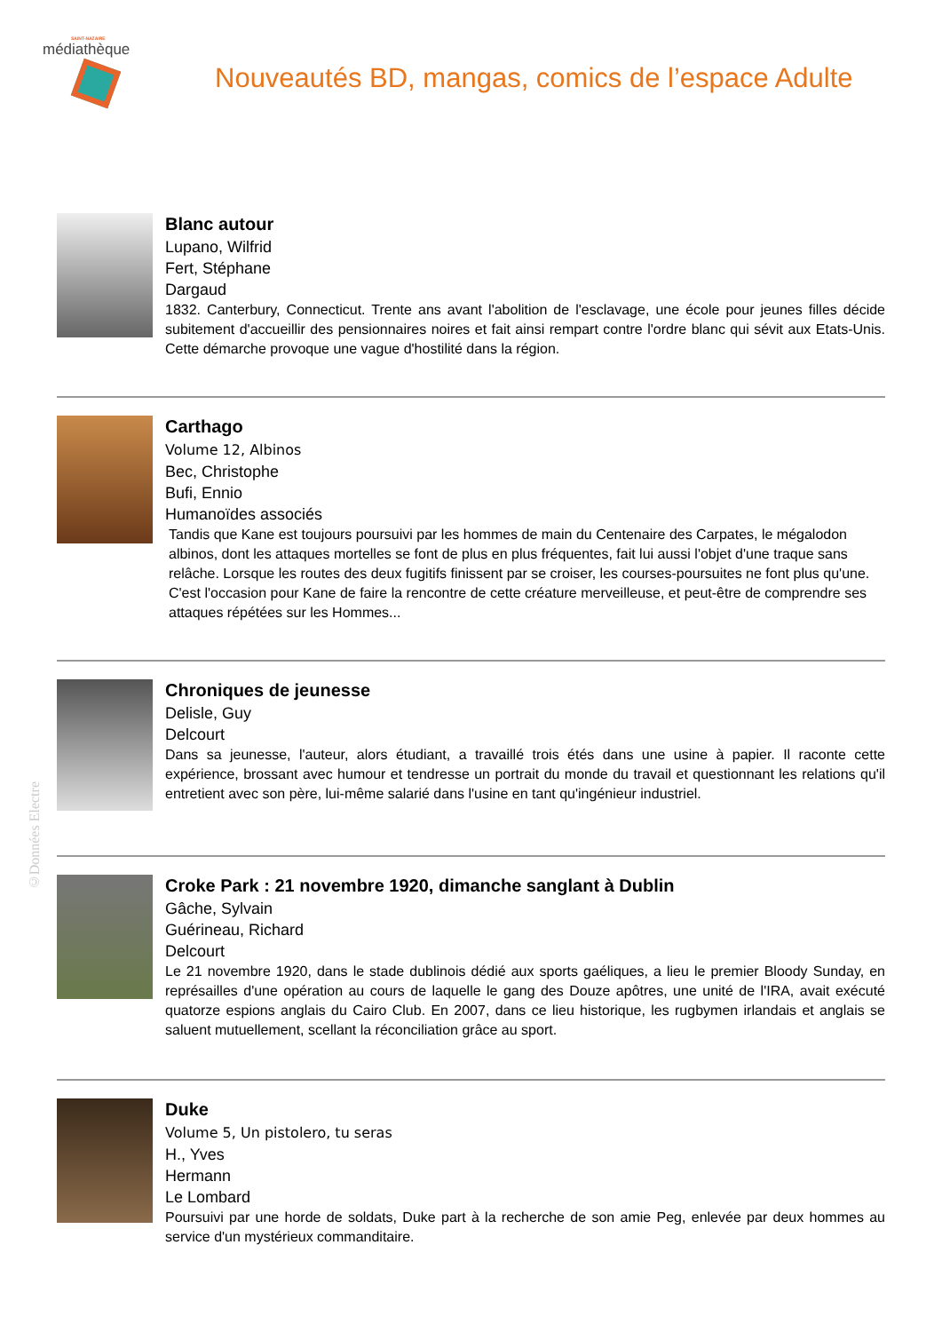SAINT-NAZAIRE
médiathèque
Nouveautés BD, mangas, comics de l’espace Adulte
Blanc autour
Lupano, Wilfrid
Fert, Stéphane
Dargaud
1832. Canterbury, Connecticut. Trente ans avant l'abolition de l'esclavage, une école pour jeunes filles décide subitement d'accueillir des pensionnaires noires et fait ainsi rempart contre l'ordre blanc qui sévit aux Etats-Unis. Cette démarche provoque une vague d'hostilité dans la région.
Carthago
Volume 12, Albinos
Bec, Christophe
Bufi, Ennio
Humanoïdes associés
Tandis que Kane est toujours poursuivi par les hommes de main du Centenaire des Carpates, le mégalodon albinos, dont les attaques mortelles se font de plus en plus fréquentes, fait lui aussi l'objet d'une traque sans relâche. Lorsque les routes des deux fugitifs finissent par se croiser, les courses-poursuites ne font plus qu'une. C'est l'occasion pour Kane de faire la rencontre de cette créature merveilleuse, et peut-être de comprendre ses attaques répétées sur les Hommes...
Chroniques de jeunesse
Delisle, Guy
Delcourt
Dans sa jeunesse, l'auteur, alors étudiant, a travaillé trois étés dans une usine à papier. Il raconte cette expérience, brossant avec humour et tendresse un portrait du monde du travail et questionnant les relations qu'il entretient avec son père, lui-même salarié dans l'usine en tant qu'ingénieur industriel.
Croke Park : 21 novembre 1920, dimanche sanglant à Dublin
Gâche, Sylvain
Guérineau, Richard
Delcourt
Le 21 novembre 1920, dans le stade dublinois dédié aux sports gaéliques, a lieu le premier Bloody Sunday, en représailles d'une opération au cours de laquelle le gang des Douze apôtres, une unité de l'IRA, avait exécuté quatorze espions anglais du Cairo Club. En 2007, dans ce lieu historique, les rugbymen irlandais et anglais se saluent mutuellement, scellant la réconciliation grâce au sport.
Duke
Volume 5, Un pistolero, tu seras
H., Yves
Hermann
Le Lombard
Poursuivi par une horde de soldats, Duke part à la recherche de son amie Peg, enlevée par deux hommes au service d'un mystérieux commanditaire.
©Données Electre